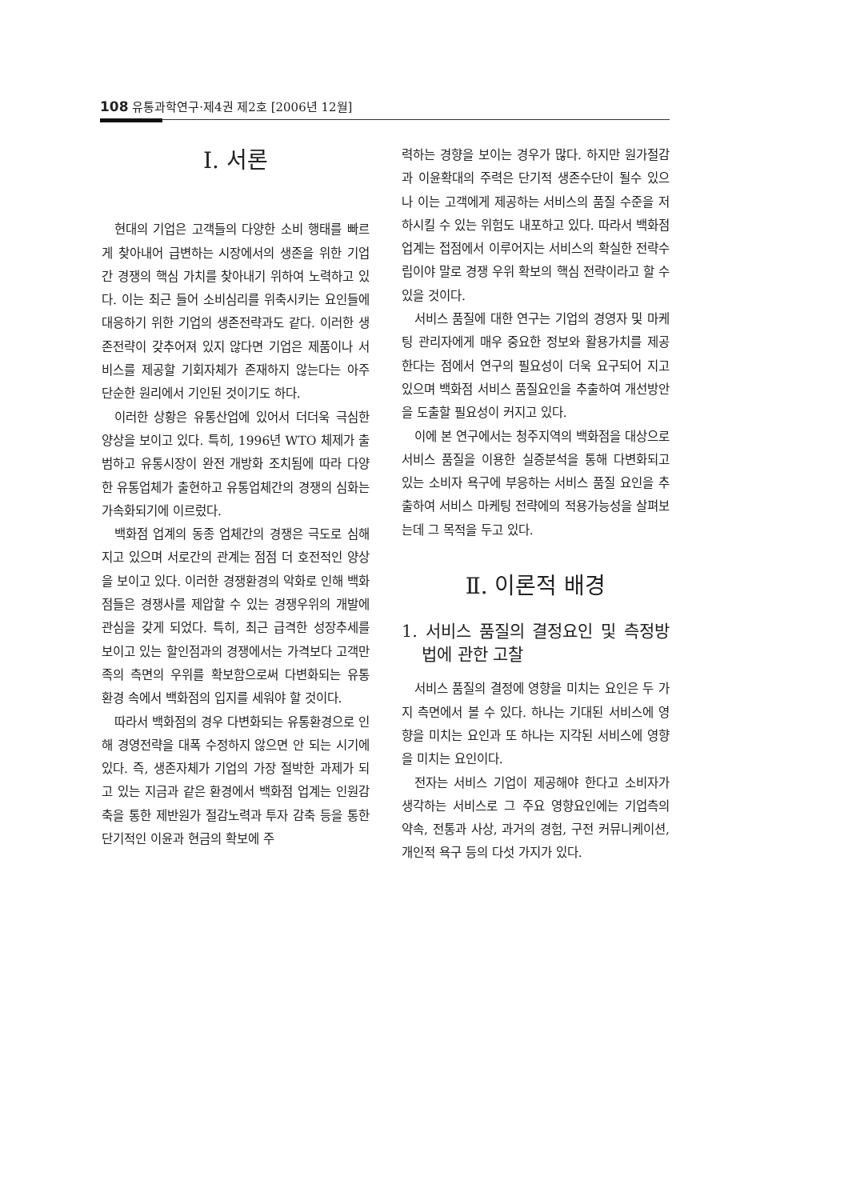108 유통과학연구·제4권 제2호 [2006년 12월]
Ⅰ. 서론
현대의 기업은 고객들의 다양한 소비 행태를 빠르게 찾아내어 급변하는 시장에서의 생존을 위한 기업간 경쟁의 핵심 가치를 찾아내기 위하여 노력하고 있다. 이는 최근 들어 소비심리를 위축시키는 요인들에 대응하기 위한 기업의 생존전략과도 같다. 이러한 생존전략이 갖추어져 있지 않다면 기업은 제품이나 서비스를 제공할 기회자체가 존재하지 않는다는 아주 단순한 원리에서 기인된 것이기도 하다.
이러한 상황은 유통산업에 있어서 더더욱 극심한 양상을 보이고 있다. 특히, 1996년 WTO 체제가 출범하고 유통시장이 완전 개방화 조치됨에 따라 다양한 유통업체가 출현하고 유통업체간의 경쟁의 심화는 가속화되기에 이르렀다.
백화점 업계의 동종 업체간의 경쟁은 극도로 심해지고 있으며 서로간의 관계는 점점 더 호전적인 양상을 보이고 있다. 이러한 경쟁환경의 악화로 인해 백화점들은 경쟁사를 제압할 수 있는 경쟁우위의 개발에 관심을 갖게 되었다. 특히, 최근 급격한 성장추세를 보이고 있는 할인점과의 경쟁에서는 가격보다 고객만족의 측면의 우위를 확보함으로써 다변화되는 유통 환경 속에서 백화점의 입지를 세워야 할 것이다.
따라서 백화점의 경우 다변화되는 유통환경으로 인해 경영전략을 대폭 수정하지 않으면 안 되는 시기에 있다. 즉, 생존자체가 기업의 가장 절박한 과제가 되고 있는 지금과 같은 환경에서 백화점 업계는 인원감축을 통한 제반원가 절감노력과 투자 감축 등을 통한 단기적인 이윤과 현금의 확보에 주
력하는 경향을 보이는 경우가 많다. 하지만 원가절감과 이윤확대의 주력은 단기적 생존수단이 될수 있으나 이는 고객에게 제공하는 서비스의 품질 수준을 저하시킬 수 있는 위험도 내포하고 있다. 따라서 백화점 업계는 접점에서 이루어지는 서비스의 확실한 전략수립이야 말로 경쟁 우위 확보의 핵심 전략이라고 할 수 있을 것이다.
서비스 품질에 대한 연구는 기업의 경영자 및 마케팅 관리자에게 매우 중요한 정보와 활용가치를 제공한다는 점에서 연구의 필요성이 더욱 요구되어 지고 있으며 백화점 서비스 품질요인을 추출하여 개선방안을 도출할 필요성이 커지고 있다.
이에 본 연구에서는 청주지역의 백화점을 대상으로 서비스 품질을 이용한 실증분석을 통해 다변화되고 있는 소비자 욕구에 부응하는 서비스 품질 요인을 추출하여 서비스 마케팅 전략에의 적용가능성을 살펴보는데 그 목적을 두고 있다.
Ⅱ. 이론적 배경
1. 서비스 품질의 결정요인 및 측정방법에 관한 고찰
서비스 품질의 결정에 영향을 미치는 요인은 두 가지 측면에서 볼 수 있다. 하나는 기대된 서비스에 영향을 미치는 요인과 또 하나는 지각된 서비스에 영향을 미치는 요인이다.
전자는 서비스 기업이 제공해야 한다고 소비자가 생각하는 서비스로 그 주요 영향요인에는 기업측의 약속, 전통과 사상, 과거의 경험, 구전 커뮤니케이션, 개인적 욕구 등의 다섯 가지가 있다.